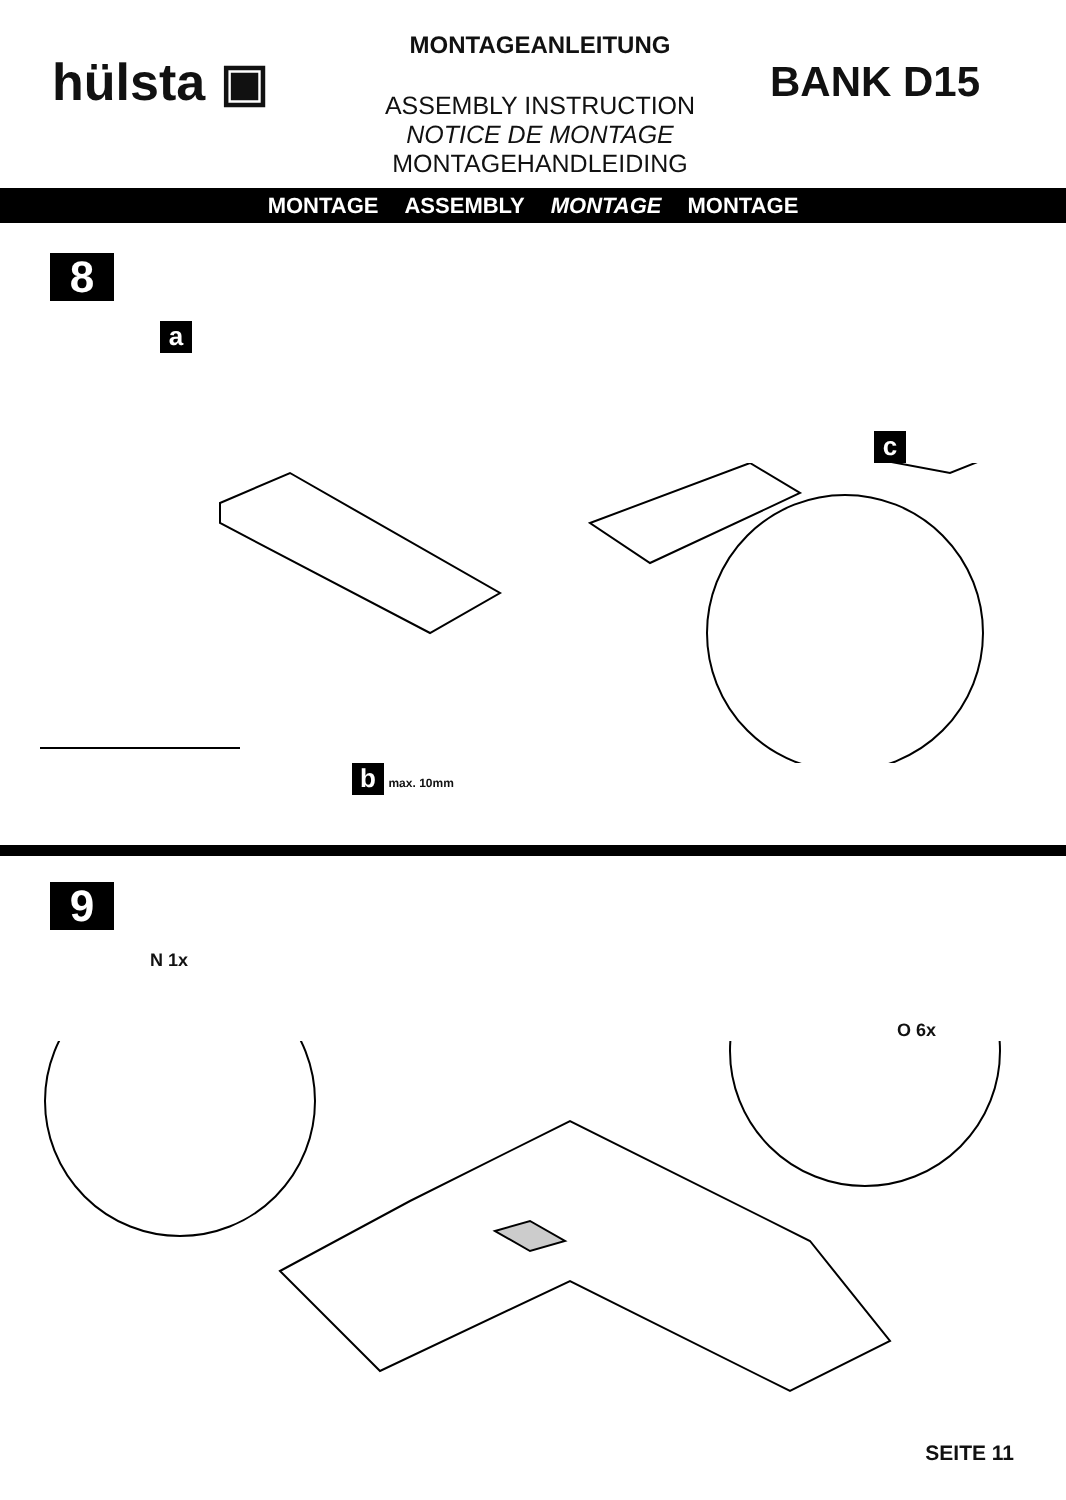hülsta ▣
MONTAGEANLEITUNG
ASSEMBLY INSTRUCTION
NOTICE DE MONTAGE
MONTAGEHANDLEIDING
BANK D15
MONTAGE ASSEMBLY MONTAGE MONTAGE
8
ac
b max. 10mm
9
N 1x O 6x
SEITE 11